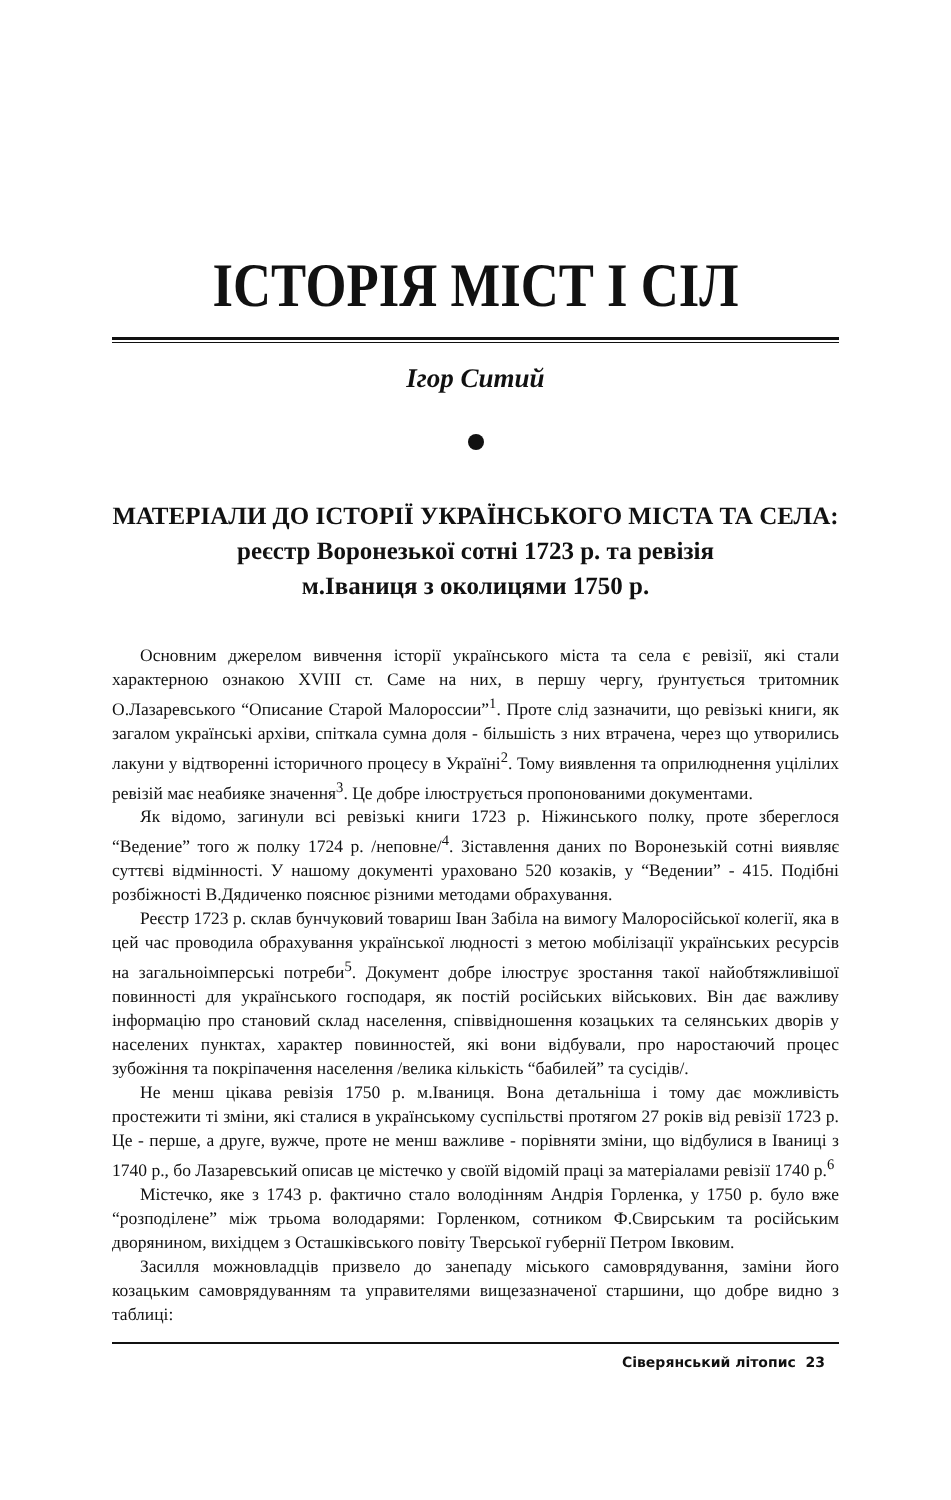ІСТОРІЯ МІСТ І СІЛ
Ігор Ситий
МАТЕРІАЛИ ДО ІСТОРІЇ УКРАЇНСЬКОГО МІСТА ТА СЕЛА:
реєстр Воронезької сотні 1723 р. та ревізія
м.Іваниця з околицями 1750 р.
Основним джерелом вивчення історії українського міста та села є ревізії, які стали характерною ознакою XVIII ст. Саме на них, в першу чергу, ґрунтується тритомник О.Лазаревського “Описание Старой Малороссии”<sup>1</sup>. Проте слід зазначити, що ревізькі книги, як загалом українські архіви, спіткала сумна доля - більшість з них втрачена, через що утворились лакуни у відтворенні історичного процесу в Україні<sup>2</sup>. Тому виявлення та оприлюднення уцілілих ревізій має неабияке значення<sup>3</sup>. Це добре ілюструється пропонованими документами.
Як відомо, загинули всі ревізькі книги 1723 р. Ніжинського полку, проте збереглося “Ведение” того ж полку 1724 р. /неповне/<sup>4</sup>. Зіставлення даних по Воронезькій сотні виявляє суттєві відмінності. У нашому документі ураховано 520 козаків, у “Ведении” - 415. Подібні розбіжності В.Дядиченко пояснює різними методами обрахування.
Реєстр 1723 р. склав бунчуковий товариш Іван Забіла на вимогу Малоросійської колегії, яка в цей час проводила обрахування української людності з метою мобілізації українських ресурсів на загальноімперські потреби<sup>5</sup>. Документ добре ілюструє зростання такої найобтяжливішої повинності для українського господаря, як постій російських військових. Він дає важливу інформацію про становий склад населення, співвідношення козацьких та селянських дворів у населених пунктах, характер повинностей, які вони відбували, про наростаючий процес зубожіння та покріпачення населення /велика кількість “бабилей” та сусідів/.
Не менш цікава ревізія 1750 р. м.Іваниця. Вона детальніша і тому дає можливість простежити ті зміни, які сталися в українському суспільстві протягом 27 років від ревізії 1723 р. Це - перше, а друге, вужче, проте не менш важливе - порівняти зміни, що відбулися в Іваниці з 1740 р., бо Лазаревський описав це містечко у своїй відомій праці за матеріалами ревізії 1740 р.<sup>6</sup>
Містечко, яке з 1743 р. фактично стало володінням Андрія Горленка, у 1750 р. було вже “розподілене” між трьома володарями: Горленком, сотником Ф.Свирським та російським дворянином, вихідцем з Осташківського повіту Тверської губернії Петром Івковим.
Засилля можновладців призвело до занепаду міського самоврядування, заміни його козацьким самоврядуванням та управителями вищезазначеної старшини, що добре видно з таблиці:
Сіверянський літопис 23